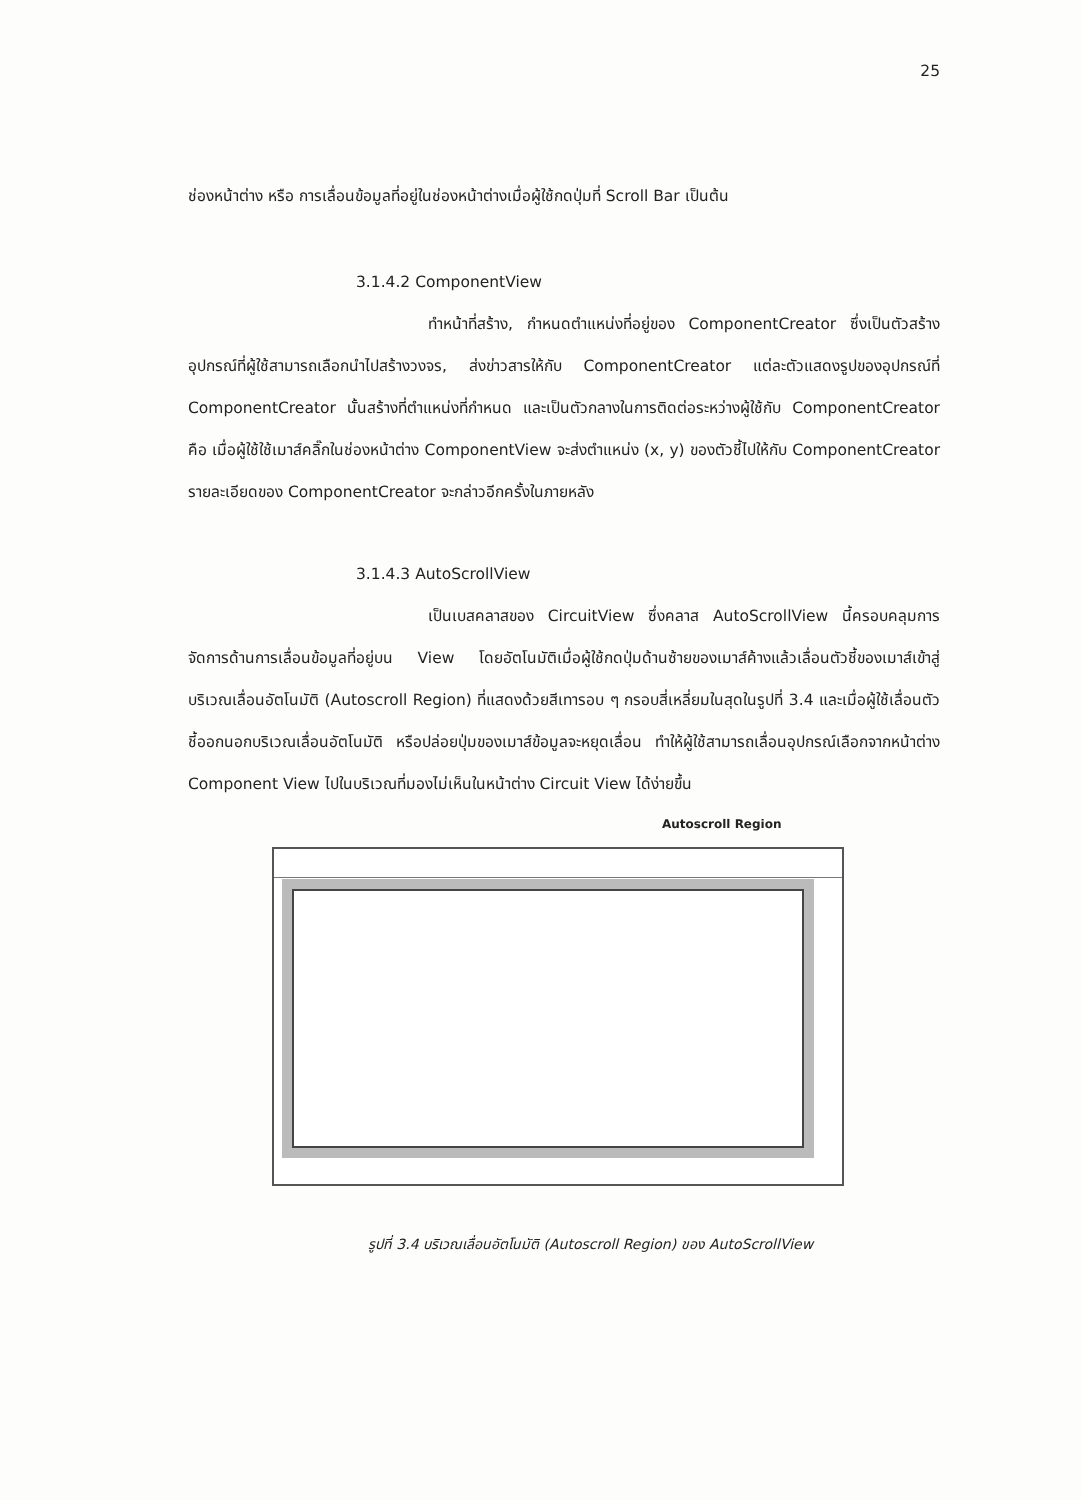25
ช่องหน้าต่าง หรือ การเลื่อนข้อมูลที่อยู่ในช่องหน้าต่างเมื่อผู้ใช้กดปุ่มที่ Scroll Bar เป็นต้น
3.1.4.2 ComponentView
ทำหน้าที่สร้าง, กำหนดตำแหน่งที่อยู่ของ ComponentCreator ซึ่งเป็นตัวสร้างอุปกรณ์ที่ผู้ใช้สามารถเลือกนำไปสร้างวงจร, ส่งข่าวสารให้กับ ComponentCreator แต่ละตัวแสดงรูปของอุปกรณ์ที่ ComponentCreator นั้นสร้างที่ตำแหน่งที่กำหนด และเป็นตัวกลางในการติดต่อระหว่างผู้ใช้กับ ComponentCreator คือ เมื่อผู้ใช้ใช้เมาส์คลิ๊กในช่องหน้าต่าง ComponentView จะส่งตำแหน่ง (x, y) ของตัวชี้ไปให้กับ ComponentCreator รายละเอียดของ ComponentCreator จะกล่าวอีกครั้งในภายหลัง
3.1.4.3 AutoScrollView
เป็นเบสคลาสของ CircuitView ซึ่งคลาส AutoScrollView นี้ครอบคลุมการจัดการด้านการเลื่อนข้อมูลที่อยู่บน View โดยอัตโนมัติเมื่อผู้ใช้กดปุ่มด้านซ้ายของเมาส์ค้างแล้วเลื่อนตัวชี้ของเมาส์เข้าสู่บริเวณเลื่อนอัตโนมัติ (Autoscroll Region) ที่แสดงด้วยสีเทารอบ ๆ กรอบสี่เหลี่ยมในสุดในรูปที่ 3.4 และเมื่อผู้ใช้เลื่อนตัวชี้ออกนอกบริเวณเลื่อนอัตโนมัติ หรือปล่อยปุ่มของเมาส์ข้อมูลจะหยุดเลื่อน ทำให้ผู้ใช้สามารถเลื่อนอุปกรณ์เลือกจากหน้าต่าง Component View ไปในบริเวณที่มองไม่เห็นในหน้าต่าง Circuit View ได้ง่ายขึ้น
Autoscroll Region
รูปที่ 3.4 บริเวณเลื่อนอัตโนมัติ (Autoscroll Region) ของ AutoScrollView